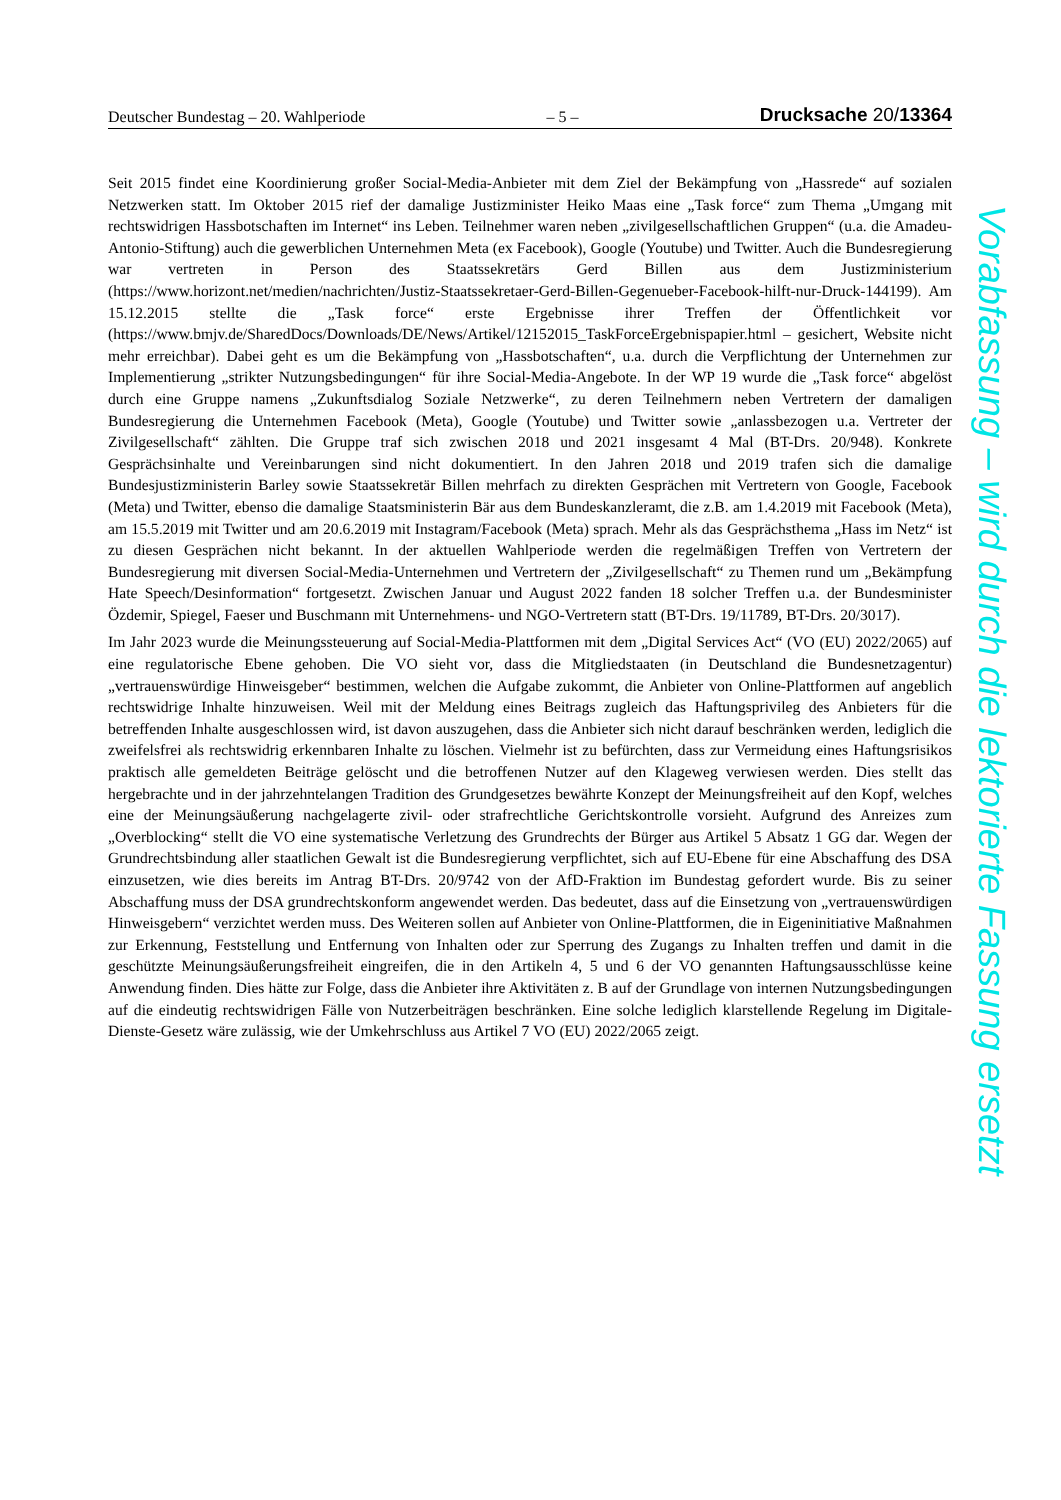Deutscher Bundestag – 20. Wahlperiode – 5 – Drucksache 20/13364
Seit 2015 findet eine Koordinierung großer Social-Media-Anbieter mit dem Ziel der Bekämpfung von „Hassrede“ auf sozialen Netzwerken statt. Im Oktober 2015 rief der damalige Justizminister Heiko Maas eine „Task force“ zum Thema „Umgang mit rechtswidrigen Hassbotschaften im Internet“ ins Leben. Teilnehmer waren neben „zivilgesellschaftlichen Gruppen“ (u.a. die Amadeu-Antonio-Stiftung) auch die gewerblichen Unternehmen Meta (ex Facebook), Google (Youtube) und Twitter. Auch die Bundesregierung war vertreten in Person des Staatssekretärs Gerd Billen aus dem Justizministerium (https://www.horizont.net/medien/nachrichten/Justiz-Staatssekretaer-Gerd-Billen-Gegenueber-Facebook-hilft-nur-Druck-144199). Am 15.12.2015 stellte die „Task force“ erste Ergebnisse ihrer Treffen der Öffentlichkeit vor (https://www.bmjv.de/SharedDocs/Downloads/DE/News/Artikel/12152015_TaskForceErgebnispapier.html – gesichert, Website nicht mehr erreichbar). Dabei geht es um die Bekämpfung von „Hassbotschaften“, u.a. durch die Verpflichtung der Unternehmen zur Implementierung „strikter Nutzungsbedingungen“ für ihre Social-Media-Angebote. In der WP 19 wurde die „Task force“ abgelöst durch eine Gruppe namens „Zukunftsdialog Soziale Netzwerke“, zu deren Teilnehmern neben Vertretern der damaligen Bundesregierung die Unternehmen Facebook (Meta), Google (Youtube) und Twitter sowie „anlassbezogen u.a. Vertreter der Zivilgesellschaft“ zählten. Die Gruppe traf sich zwischen 2018 und 2021 insgesamt 4 Mal (BT-Drs. 20/948). Konkrete Gesprächsinhalte und Vereinbarungen sind nicht dokumentiert. In den Jahren 2018 und 2019 trafen sich die damalige Bundesjustizministerin Barley sowie Staatssekretär Billen mehrfach zu direkten Gesprächen mit Vertretern von Google, Facebook (Meta) und Twitter, ebenso die damalige Staatsministerin Bär aus dem Bundeskanzleramt, die z.B. am 1.4.2019 mit Facebook (Meta), am 15.5.2019 mit Twitter und am 20.6.2019 mit Instagram/Facebook (Meta) sprach. Mehr als das Gesprächsthema „Hass im Netz“ ist zu diesen Gesprächen nicht bekannt. In der aktuellen Wahlperiode werden die regelmäßigen Treffen von Vertretern der Bundesregierung mit diversen Social-Media-Unternehmen und Vertretern der „Zivilgesellschaft“ zu Themen rund um „Bekämpfung Hate Speech/Desinformation“ fortgesetzt. Zwischen Januar und August 2022 fanden 18 solcher Treffen u.a. der Bundesminister Özdemir, Spiegel, Faeser und Buschmann mit Unternehmens- und NGO-Vertretern statt (BT-Drs. 19/11789, BT-Drs. 20/3017).
Im Jahr 2023 wurde die Meinungssteuerung auf Social-Media-Plattformen mit dem „Digital Services Act“ (VO (EU) 2022/2065) auf eine regulatorische Ebene gehoben. Die VO sieht vor, dass die Mitgliedstaaten (in Deutschland die Bundesnetzagentur) „vertrauenswürdige Hinweisgeber“ bestimmen, welchen die Aufgabe zukommt, die Anbieter von Online-Plattformen auf angeblich rechtswidrige Inhalte hinzuweisen. Weil mit der Meldung eines Beitrags zugleich das Haftungsprivileg des Anbieters für die betreffenden Inhalte ausgeschlossen wird, ist davon auszugehen, dass die Anbieter sich nicht darauf beschränken werden, lediglich die zweifelsfrei als rechtswidrig erkennbaren Inhalte zu löschen. Vielmehr ist zu befürchten, dass zur Vermeidung eines Haftungsrisikos praktisch alle gemeldeten Beiträge gelöscht und die betroffenen Nutzer auf den Klageweg verwiesen werden. Dies stellt das hergebrachte und in der jahrzehntelangen Tradition des Grundgesetzes bewährte Konzept der Meinungsfreiheit auf den Kopf, welches eine der Meinungsäußerung nachgelagerte zivil- oder strafrechtliche Gerichtskontrolle vorsieht. Aufgrund des Anreizes zum „Overblocking“ stellt die VO eine systematische Verletzung des Grundrechts der Bürger aus Artikel 5 Absatz 1 GG dar. Wegen der Grundrechtsbindung aller staatlichen Gewalt ist die Bundesregierung verpflichtet, sich auf EU-Ebene für eine Abschaffung des DSA einzusetzen, wie dies bereits im Antrag BT-Drs. 20/9742 von der AfD-Fraktion im Bundestag gefordert wurde. Bis zu seiner Abschaffung muss der DSA grundrechtskonform angewendet werden. Das bedeutet, dass auf die Einsetzung von „vertrauenswürdigen Hinweisgebern“ verzichtet werden muss. Des Weiteren sollen auf Anbieter von Online-Plattformen, die in Eigeninitiative Maßnahmen zur Erkennung, Feststellung und Entfernung von Inhalten oder zur Sperrung des Zugangs zu Inhalten treffen und damit in die geschützte Meinungsäußerungsfreiheit eingreifen, die in den Artikeln 4, 5 und 6 der VO genannten Haftungsausschlüsse keine Anwendung finden. Dies hätte zur Folge, dass die Anbieter ihre Aktivitäten z. B auf der Grundlage von internen Nutzungsbedingungen auf die eindeutig rechtswidrigen Fälle von Nutzerbeiträgen beschränken. Eine solche lediglich klarstellende Regelung im Digitale-Dienste-Gesetz wäre zulässig, wie der Umkehrschluss aus Artikel 7 VO (EU) 2022/2065 zeigt.
Vorabfassung – wird durch die lektorierte Fassung ersetzt